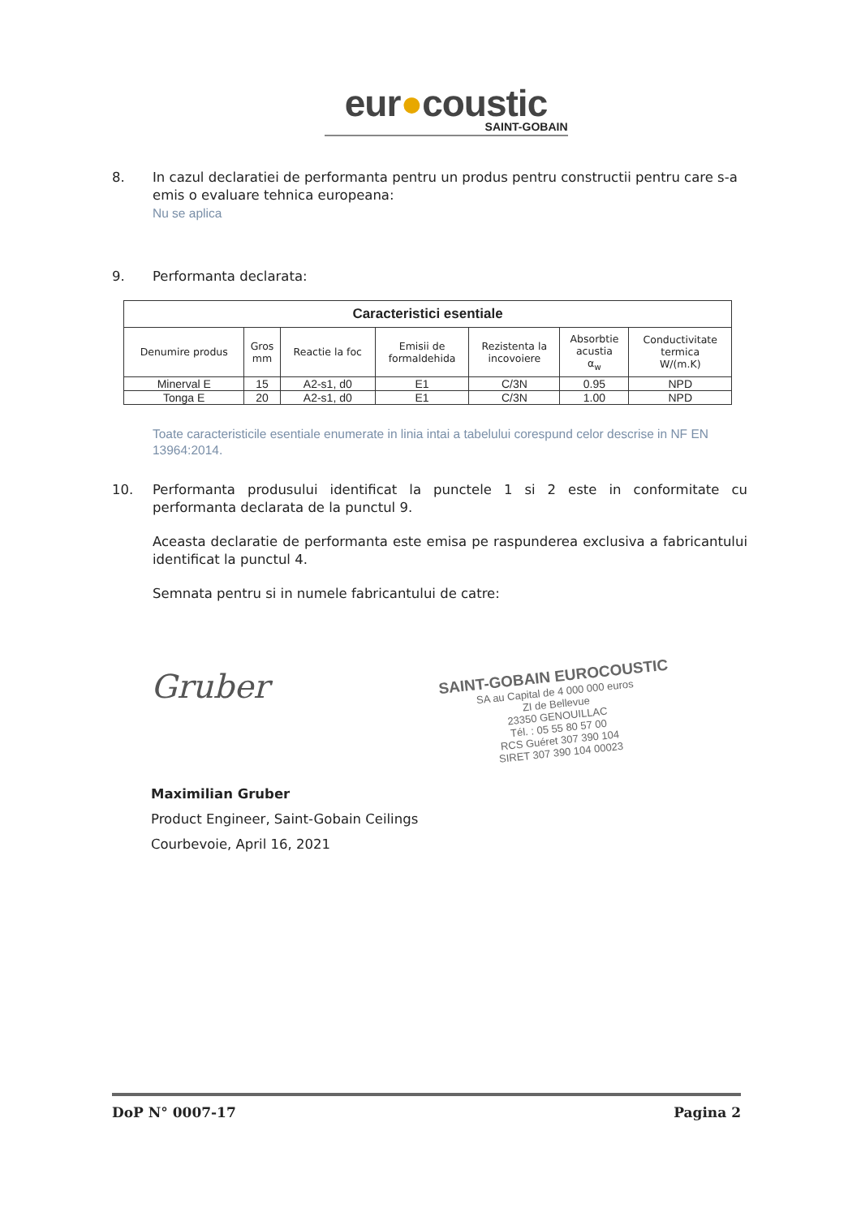eur●coustic
SAINT-GOBAIN
8. In cazul declaratiei de performanta pentru un produs pentru constructii pentru care s-a emis o evaluare tehnica europeana:
Nu se aplica
9. Performanta declarata:
| Caracteristici esentiale | | | | | | |
| Denumire produs | Gros mm | Reactie la foc | Emisii de formaldehida | Rezistenta la incovoiere | Absorbtie acustia α<sub>w</sub> | Conductivitate termica W/(m.K) |
| Minerval E | 15 | A2-s1, d0 | E1 | C/3N | 0.95 | NPD |
| Tonga E | 20 | A2-s1, d0 | E1 | C/3N | 1.00 | NPD |
Toate caracteristicile esentiale enumerate in linia intai a tabelului corespund celor descrise in NF EN 13964:2014.
10. Performanta produsului identificat la punctele 1 si 2 este in conformitate cu performanta declarata de la punctul 9.
Aceasta declaratie de performanta este emisa pe raspunderea exclusiva a fabricantului identificat la punctul 4.
Semnata pentru si in numele fabricantului de catre:
Gruber
SAINT-GOBAIN EUROCOUSTIC
SA au Capital de 4 000 000 euros
ZI de Bellevue
23350 GENOUILLAC
Tél. : 05 55 80 57 00
RCS Guéret 307 390 104
SIRET 307 390 104 00023
Maximilian Gruber
Product Engineer, Saint-Gobain Ceilings
Courbevoie, April 16, 2021
DoP N° 0007-17 Pagina 2